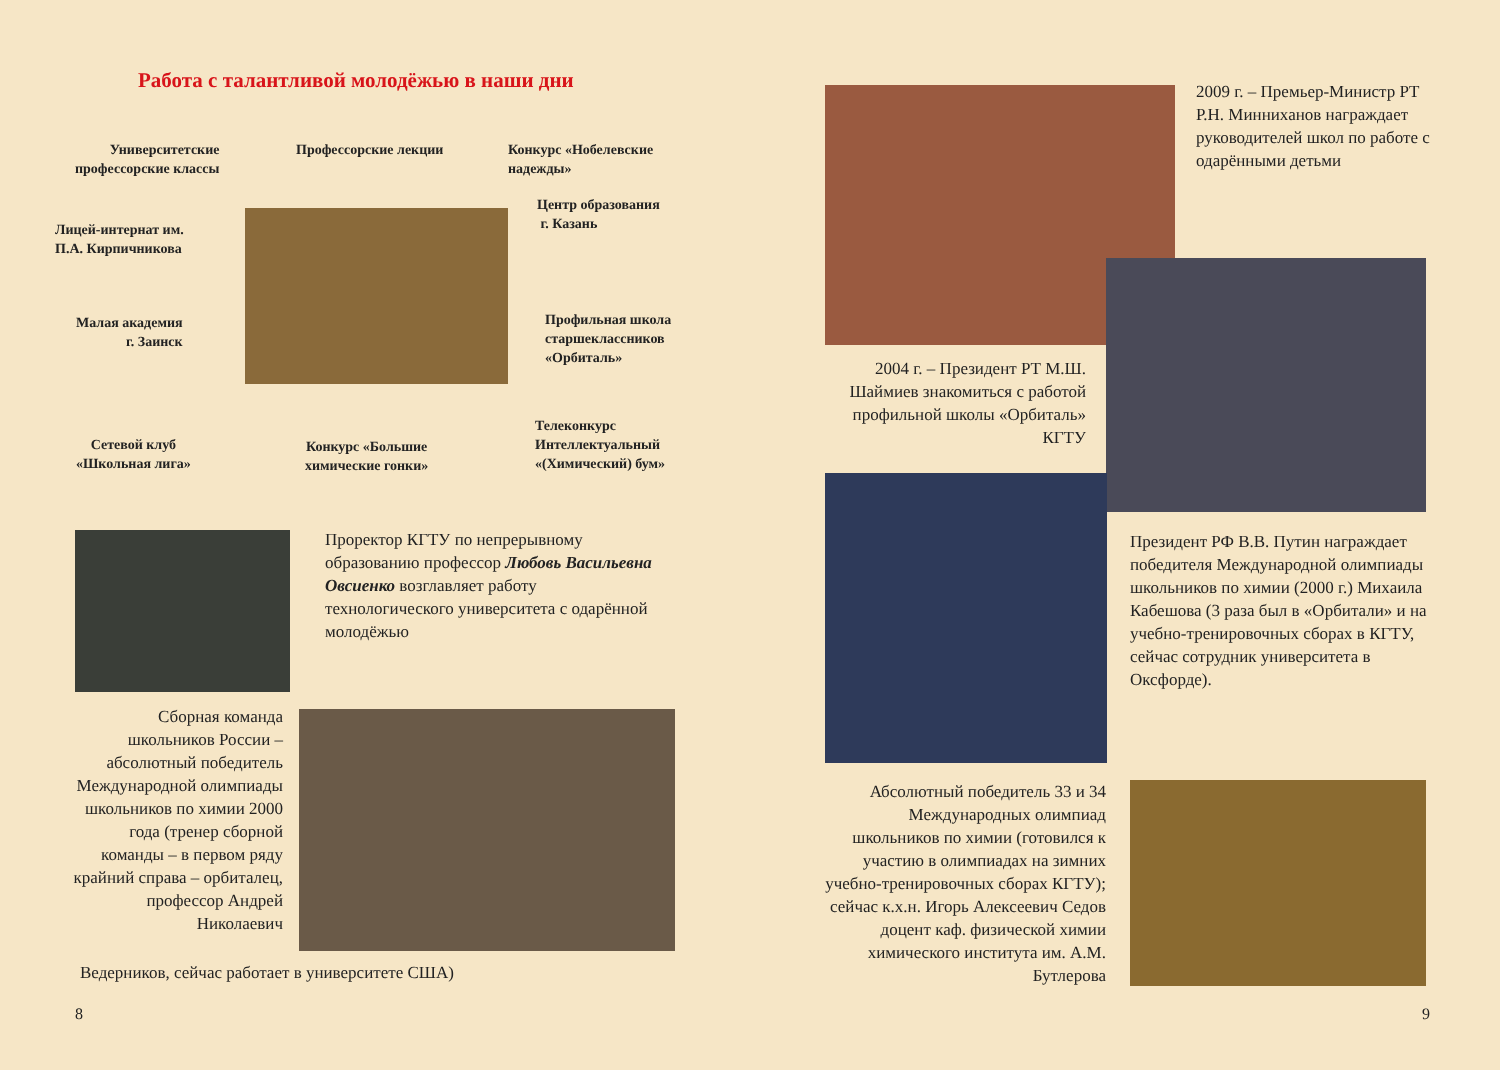Работа с талантливой молодёжью в наши дни
Университетские
профессорские классы
Профессорские лекции
Конкурс «Нобелевские
надежды»
Центр образования
г. Казань
Лицей-интернат им.
П.А. Кирпичникова
Малая академия
г. Заинск
Профильная школа
старшеклассников
«Орбиталь»
Сетевой клуб
«Школьная лига»
Конкурс «Большие
химические гонки»
Телеконкурс
Интеллектуальный
«(Химический) бум»
Проректор КГТУ по непрерывному образованию профессор Любовь Васильевна Овсиенко возглавляет работу технологического университета с одарённой молодёжью
Сборная команда школьников России – абсолютный победитель Международной олимпиады школьников по химии 2000 года (тренер сборной команды – в первом ряду крайний справа – орбиталец, профессор Андрей Николаевич
Ведерников, сейчас работает в университете США)
8
2009 г. – Премьер-Министр РТ Р.Н. Минниханов награждает руководителей школ по работе с одарёнными детьми
2004 г. – Президент РТ М.Ш. Шаймиев знакомиться с работой профильной школы «Орбиталь» КГТУ
Президент РФ В.В. Путин награждает победителя Международной олимпиады школьников по химии (2000 г.) Михаила Кабешова (3 раза был в «Орбитали» и на учебно-тренировочных сборах в КГТУ, сейчас сотрудник университета в Оксфорде).
Абсолютный победитель 33 и 34 Международных олимпиад школьников по химии (готовился к участию в олимпиадах на зимних учебно-тренировочных сборах КГТУ); сейчас к.х.н. Игорь Алексеевич Седов доцент каф. физической химии химического института им. А.М. Бутлерова
9